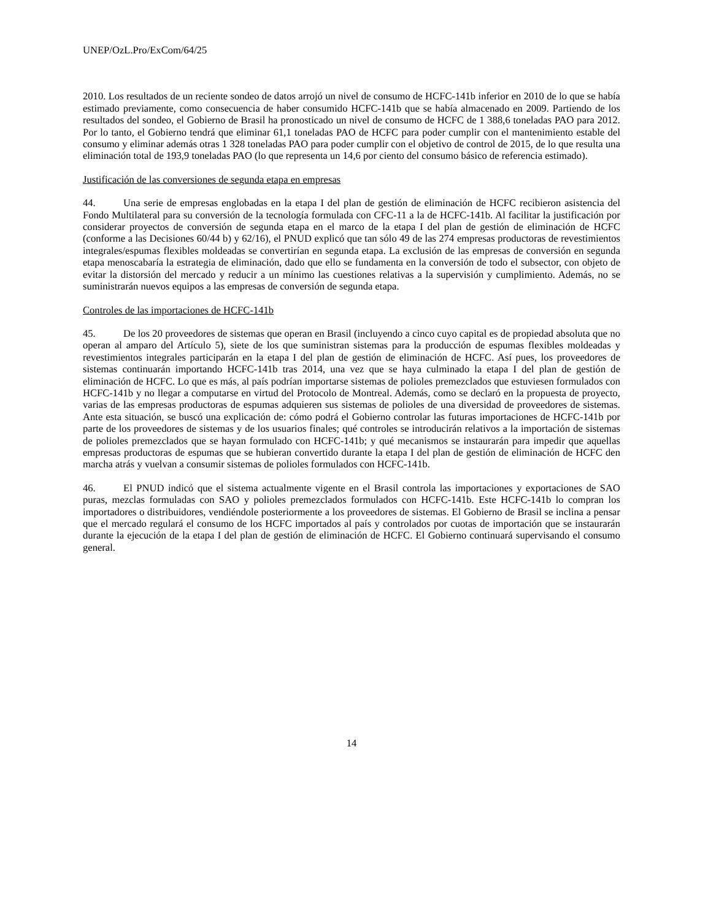UNEP/OzL.Pro/ExCom/64/25
2010. Los resultados de un reciente sondeo de datos arrojó un nivel de consumo de HCFC-141b inferior en 2010 de lo que se había estimado previamente, como consecuencia de haber consumido HCFC-141b que se había almacenado en 2009. Partiendo de los resultados del sondeo, el Gobierno de Brasil ha pronosticado un nivel de consumo de HCFC de 1 388,6 toneladas PAO para 2012. Por lo tanto, el Gobierno tendrá que eliminar 61,1 toneladas PAO de HCFC para poder cumplir con el mantenimiento estable del consumo y eliminar además otras 1 328 toneladas PAO para poder cumplir con el objetivo de control de 2015, de lo que resulta una eliminación total de 193,9 toneladas PAO (lo que representa un 14,6 por ciento del consumo básico de referencia estimado).
Justificación de las conversiones de segunda etapa en empresas
44. Una serie de empresas englobadas en la etapa I del plan de gestión de eliminación de HCFC recibieron asistencia del Fondo Multilateral para su conversión de la tecnología formulada con CFC-11 a la de HCFC-141b. Al facilitar la justificación por considerar proyectos de conversión de segunda etapa en el marco de la etapa I del plan de gestión de eliminación de HCFC (conforme a las Decisiones 60/44 b) y 62/16), el PNUD explicó que tan sólo 49 de las 274 empresas productoras de revestimientos integrales/espumas flexibles moldeadas se convertirían en segunda etapa. La exclusión de las empresas de conversión en segunda etapa menoscabaría la estrategia de eliminación, dado que ello se fundamenta en la conversión de todo el subsector, con objeto de evitar la distorsión del mercado y reducir a un mínimo las cuestiones relativas a la supervisión y cumplimiento. Además, no se suministrarán nuevos equipos a las empresas de conversión de segunda etapa.
Controles de las importaciones de HCFC-141b
45. De los 20 proveedores de sistemas que operan en Brasil (incluyendo a cinco cuyo capital es de propiedad absoluta que no operan al amparo del Artículo 5), siete de los que suministran sistemas para la producción de espumas flexibles moldeadas y revestimientos integrales participarán en la etapa I del plan de gestión de eliminación de HCFC. Así pues, los proveedores de sistemas continuarán importando HCFC-141b tras 2014, una vez que se haya culminado la etapa I del plan de gestión de eliminación de HCFC. Lo que es más, al país podrían importarse sistemas de polioles premezclados que estuviesen formulados con HCFC-141b y no llegar a computarse en virtud del Protocolo de Montreal. Además, como se declaró en la propuesta de proyecto, varias de las empresas productoras de espumas adquieren sus sistemas de polioles de una diversidad de proveedores de sistemas. Ante esta situación, se buscó una explicación de: cómo podrá el Gobierno controlar las futuras importaciones de HCFC-141b por parte de los proveedores de sistemas y de los usuarios finales; qué controles se introducirán relativos a la importación de sistemas de polioles premezclados que se hayan formulado con HCFC-141b; y qué mecanismos se instaurarán para impedir que aquellas empresas productoras de espumas que se hubieran convertido durante la etapa I del plan de gestión de eliminación de HCFC den marcha atrás y vuelvan a consumir sistemas de polioles formulados con HCFC-141b.
46. El PNUD indicó que el sistema actualmente vigente en el Brasil controla las importaciones y exportaciones de SAO puras, mezclas formuladas con SAO y polioles premezclados formulados con HCFC-141b. Este HCFC-141b lo compran los importadores o distribuidores, vendiéndole posteriormente a los proveedores de sistemas. El Gobierno de Brasil se inclina a pensar que el mercado regulará el consumo de los HCFC importados al país y controlados por cuotas de importación que se instaurarán durante la ejecución de la etapa I del plan de gestión de eliminación de HCFC. El Gobierno continuará supervisando el consumo general.
14